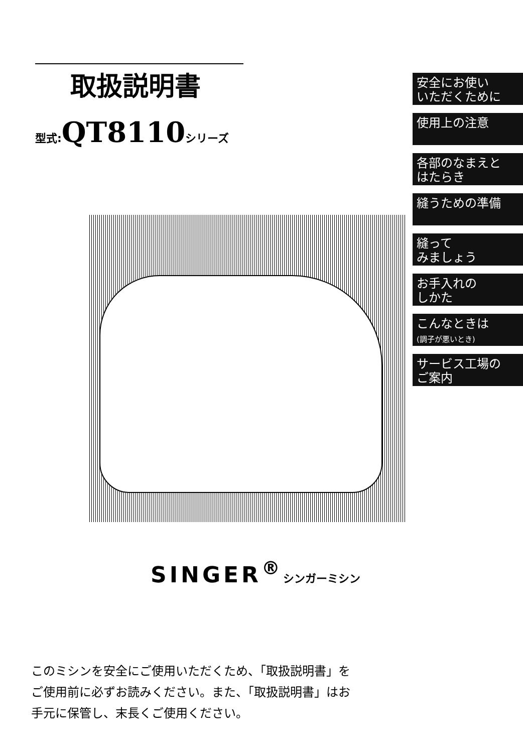取扱説明書
型式:QT8110シリーズ
SINGER<sup>®</sup>シンガーミシン
このミシンを安全にご使用いただくため、「取扱説明書」を
ご使用前に必ずお読みください。また、「取扱説明書」はお
手元に保管し、末長くご使用ください。
安全にお使い
いただくために
使用上の注意
各部のなまえと
はたらき
縫うための準備
縫って
みましょう
お手入れの
しかた
こんなときは
(調子が悪いとき)
サービス工場の
ご案内